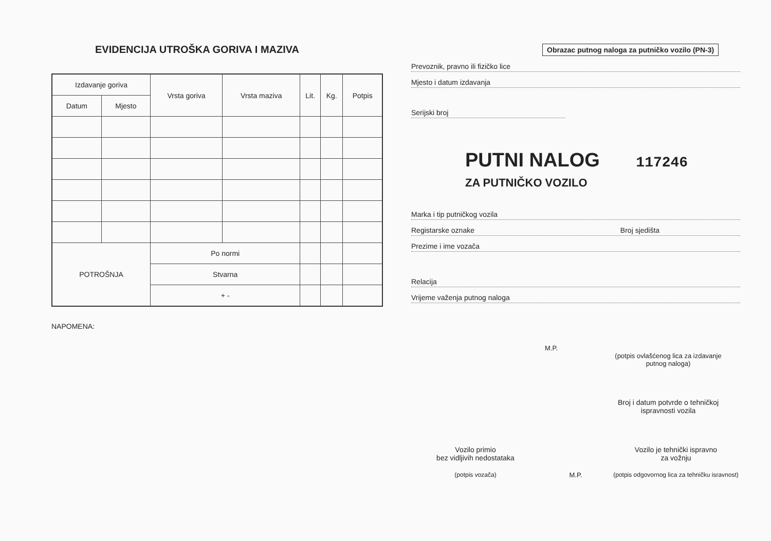EVIDENCIJA UTROŠKA GORIVA I MAZIVA
| Izdavanje goriva | | Vrsta goriva | Vrsta maziva | Lit. | Kg. | Potpis |
| --- | --- | --- | --- | --- | --- | --- |
| Datum | Mjesto | | | | | |
| POTROŠNJA | | Po normi | | | | |
| | | Stvarna | | | | |
| | | + - | | | | |
NAPOMENA:
Obrazac putnog naloga za putničko vozilo (PN-3)
Prevoznik, pravno ili fizičko lice
Mjesto i datum izdavanja
Serijski broj
PUTNI NALOG 117246
ZA PUTNIČKO VOZILO
Marka i tip putničkog vozila
Registarske oznake Broj sjedišta
Prezime i ime vozača
Relacija
Vrijeme važenja putnog naloga
M.P.
(potpis ovlašćenog lica za izdavanje putnog naloga)
Broj i datum potvrde o tehničkoj ispravnosti vozila
Vozilo primio
bez vidljivih nedostataka
(potpis vozača)
M.P.
Vozilo je tehnički ispravno
za vožnju
(potpis odgovornog lica za tehničku isravnost)